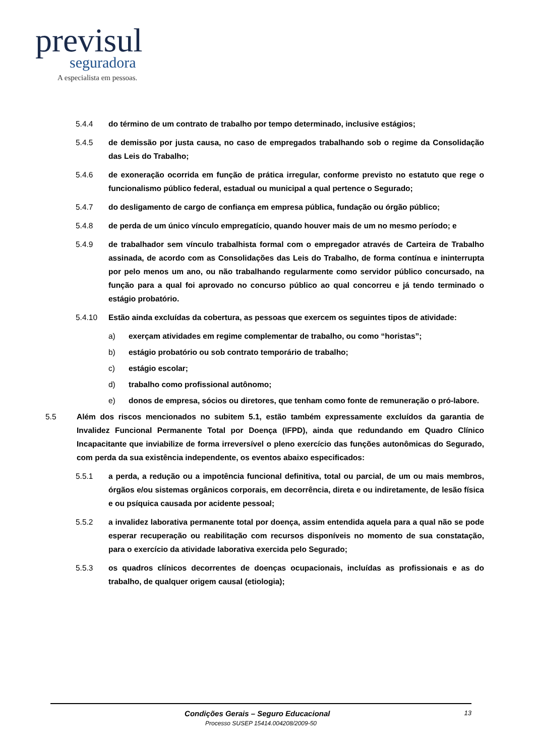previsul
seguradora
A especialista em pessoas.
5.4.4 do término de um contrato de trabalho por tempo determinado, inclusive estágios;
5.4.5 de demissão por justa causa, no caso de empregados trabalhando sob o regime da Consolidação das Leis do Trabalho;
5.4.6 de exoneração ocorrida em função de prática irregular, conforme previsto no estatuto que rege o funcionalismo público federal, estadual ou municipal a qual pertence o Segurado;
5.4.7 do desligamento de cargo de confiança em empresa pública, fundação ou órgão público;
5.4.8 de perda de um único vínculo empregatício, quando houver mais de um no mesmo período; e
5.4.9 de trabalhador sem vínculo trabalhista formal com o empregador através de Carteira de Trabalho assinada, de acordo com as Consolidações das Leis do Trabalho, de forma contínua e ininterrupta por pelo menos um ano, ou não trabalhando regularmente como servidor público concursado, na função para a qual foi aprovado no concurso público ao qual concorreu e já tendo terminado o estágio probatório.
5.4.10 Estão ainda excluídas da cobertura, as pessoas que exercem os seguintes tipos de atividade:
a) exerçam atividades em regime complementar de trabalho, ou como “horistas”;
b) estágio probatório ou sob contrato temporário de trabalho;
c) estágio escolar;
d) trabalho como profissional autônomo;
e) donos de empresa, sócios ou diretores, que tenham como fonte de remuneração o pró-labore.
5.5 Além dos riscos mencionados no subitem 5.1, estão também expressamente excluídos da garantia de Invalidez Funcional Permanente Total por Doença (IFPD), ainda que redundando em Quadro Clínico Incapacitante que inviabilize de forma irreversível o pleno exercício das funções autonômicas do Segurado, com perda da sua existência independente, os eventos abaixo especificados:
5.5.1 a perda, a redução ou a impotência funcional definitiva, total ou parcial, de um ou mais membros, órgãos e/ou sistemas orgânicos corporais, em decorrência, direta e ou indiretamente, de lesão física e ou psíquica causada por acidente pessoal;
5.5.2 a invalidez laborativa permanente total por doença, assim entendida aquela para a qual não se pode esperar recuperação ou reabilitação com recursos disponíveis no momento de sua constatação, para o exercício da atividade laborativa exercida pelo Segurado;
5.5.3 os quadros clínicos decorrentes de doenças ocupacionais, incluídas as profissionais e as do trabalho, de qualquer origem causal (etiologia);
Condições Gerais – Seguro Educacional 13
Processo SUSEP 15414.004208/2009-50